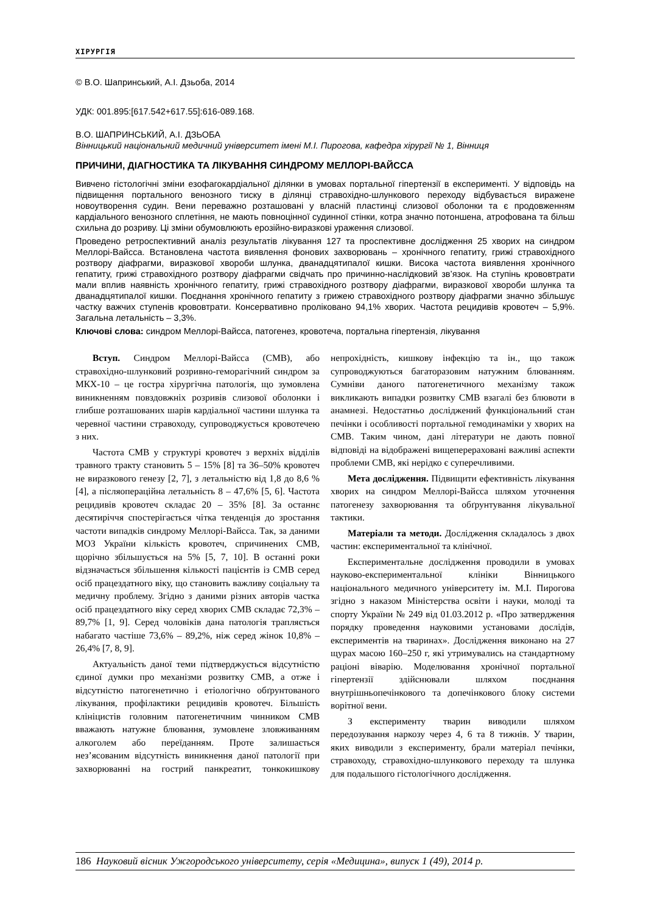ХІРУРГІЯ
© В.О. Шапринський, А.І. Дзьоба, 2014
УДК: 001.895:[617.542+617.55]:616-089.168.
В.О. ШАПРИНСЬКИЙ, А.І. ДЗЬОБА
Вінницький національний медичний університет імені М.І. Пирогова, кафедра хірургії № 1, Вінниця
ПРИЧИНИ, ДІАГНОСТИКА ТА ЛІКУВАННЯ СИНДРОМУ МЕЛЛОРІ-ВАЙССА
Вивчено гістологічні зміни езофагокардіальної ділянки в умовах портальної гіпертензії в експерименті. У відповідь на підвищення портального венозного тиску в ділянці стравохідно-шлункового переходу відбувається виражене новоутворення судин. Вени переважно розташовані у власній пластинці слизової оболонки та є продовженням кардіального венозного сплетіння, не мають повноцінної судинної стінки, котра значно потоншена, атрофована та більш схильна до розриву. Ці зміни обумовлюють ерозійно-виразкові ураження слизової.
Проведено ретроспективний аналіз результатів лікування 127 та проспективне дослідження 25 хворих на синдром Меллорі-Вайсса. Встановлена частота виявлення фонових захворювань – хронічного гепатиту, грижі стравохідного розтвору діафрагми, виразкової хвороби шлунка, дванадцятипалої кишки. Висока частота виявлення хронічного гепатиту, грижі стравохідного розтвору діафрагми свідчать про причинно-наслідковий зв’язок. На ступінь крововтрати мали вплив наявність хронічного гепатиту, грижі стравохідного розтвору діафрагми, виразкової хвороби шлунка та дванадцятипалої кишки. Поєднання хронічного гепатиту з грижею стравохідного розтвору діафрагми значно збільшує частку важчих ступенів крововтрати. Консервативно проліковано 94,1% хворих. Частота рецидивів кровотеч – 5,9%. Загальна летальність – 3,3%.
Ключові слова: синдром Меллорі-Вайсса, патогенез, кровотеча, портальна гіпертензія, лікування
Вступ. Синдром Меллорі-Вайсса (СМВ), або стравохідно-шлунковий розривно-геморагічний синдром за МКХ-10 – це гостра хірургічна патологія, що зумовлена виникненням повздовжніх розривів слизової оболонки і глибше розташованих шарів кардіальної частини шлунка та черевної частини стравоходу, супроводжується кровотечею з них.
Частота СМВ у структурі кровотеч з верхніх відділів травного тракту становить 5 – 15% [8] та 36–50% кровотеч не виразкового генезу [2, 7], з летальністю від 1,8 до 8,6 % [4], а післяопераційна летальність 8 – 47,6% [5, 6]. Частота рецидивів кровотеч складає 20 – 35% [8]. За останнє десятиріччя спостерігається чітка тенденція до зростання частоти випадків синдрому Меллорі-Вайсса. Так, за даними МОЗ України кількість кровотеч, спричинених СМВ, щорічно збільшується на 5% [5, 7, 10]. В останні роки відзначається збільшення кількості пацієнтів із СМВ серед осіб працездатного віку, що становить важливу соціальну та медичну проблему. Згідно з даними різних авторів частка осіб працездатного віку серед хворих СМВ складає 72,3% – 89,7% [1, 9]. Серед чоловіків дана патологія трапляється набагато частіше 73,6% – 89,2%, ніж серед жінок 10,8% – 26,4% [7, 8, 9].
Актуальність даної теми підтверджується відсутністю єдиної думки про механізми розвитку СМВ, а отже і відсутністю патогенетично і етіологічно обґрунтованого лікування, профілактики рецидивів кровотеч. Більшість клініцистів головним патогенетичним чинником СМВ вважають натужне блювання, зумовлене зловживанням алкоголем або переїданням. Проте залишається нез’ясованим відсутність виникнення даної патології при захворюванні на гострий панкреатит, тонкокишкову непрохідність, кишкову інфекцію та ін., що також супроводжуються багаторазовим натужним блюванням. Сумніви даного патогенетичного механізму також викликають випадки розвитку СМВ взагалі без блювоти в анамнезі. Недостатньо досліджений функціональний стан печінки і особливості портальної гемодинаміки у хворих на СМВ. Таким чином, дані літератури не дають повної відповіді на відображені вищеперераховані важливі аспекти проблеми СМВ, які нерідко є суперечливими.
Мета дослідження. Підвищити ефективність лікування хворих на синдром Меллорі-Вайсса шляхом уточнення патогенезу захворювання та обґрунтування лікувальної тактики.
Матеріали та методи. Дослідження складалось з двох частин: експериментальної та клінічної.
Експериментальне дослідження проводили в умовах науково-експериментальної клініки Вінницького національного медичного університету ім. М.І. Пирогова згідно з наказом Міністерства освіти і науки, молоді та спорту України № 249 від 01.03.2012 р. «Про затвердження порядку проведення науковими установами дослідів, експериментів на тваринах». Дослідження виконано на 27 щурах масою 160–250 г, які утримувались на стандартному раціоні віварію. Моделювання хронічної портальної гіпертензії здійснювали шляхом поєднання внутрішньопечінкового та допечінкового блоку системи ворітної вени.
З експерименту тварин виводили шляхом передозування наркозу через 4, 6 та 8 тижнів. У тварин, яких виводили з експерименту, брали матеріал печінки, стравоходу, стравохідно-шлункового переходу та шлунка для подальшого гістологічного дослідження.
186 Науковий вісник Ужгородського університету, серія «Медицина», випуск 1 (49), 2014 р.